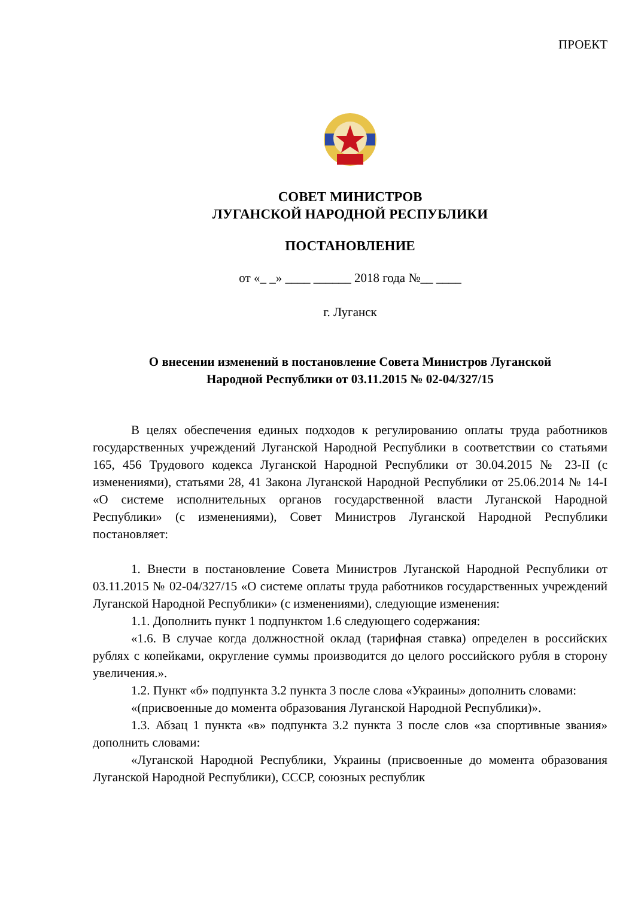ПРОЕКТ
СОВЕТ МИНИСТРОВ
ЛУГАНСКОЙ НАРОДНОЙ РЕСПУБЛИКИ
ПОСТАНОВЛЕНИЕ
от «_ _» ____ ______ 2018 года №__ ____
г. Луганск
О внесении изменений в постановление Совета Министров Луганской
Народной Республики от 03.11.2015 № 02-04/327/15
В целях обеспечения единых подходов к регулированию оплаты труда работников государственных учреждений Луганской Народной Республики в соответствии со статьями 165, 456 Трудового кодекса Луганской Народной Республики от 30.04.2015 № 23-II (с изменениями), статьями 28, 41 Закона Луганской Народной Республики от 25.06.2014 № 14-I «О системе исполнительных органов государственной власти Луганской Народной Республики» (с изменениями), Совет Министров Луганской Народной Республики постановляет:
1. Внести в постановление Совета Министров Луганской Народной Республики от 03.11.2015 № 02-04/327/15 «О системе оплаты труда работников государственных учреждений Луганской Народной Республики» (с изменениями), следующие изменения:
1.1. Дополнить пункт 1 подпунктом 1.6 следующего содержания:
«1.6. В случае когда должностной оклад (тарифная ставка) определен в российских рублях с копейками, округление суммы производится до целого российского рубля в сторону увеличения.».
1.2. Пункт «б» подпункта 3.2 пункта 3 после слова «Украины» дополнить словами:
«(присвоенные до момента образования Луганской Народной Республики)».
1.3. Абзац 1 пункта «в» подпункта 3.2 пункта 3 после слов «за спортивные звания» дополнить словами:
«Луганской Народной Республики, Украины (присвоенные до момента образования Луганской Народной Республики), СССР, союзных республик